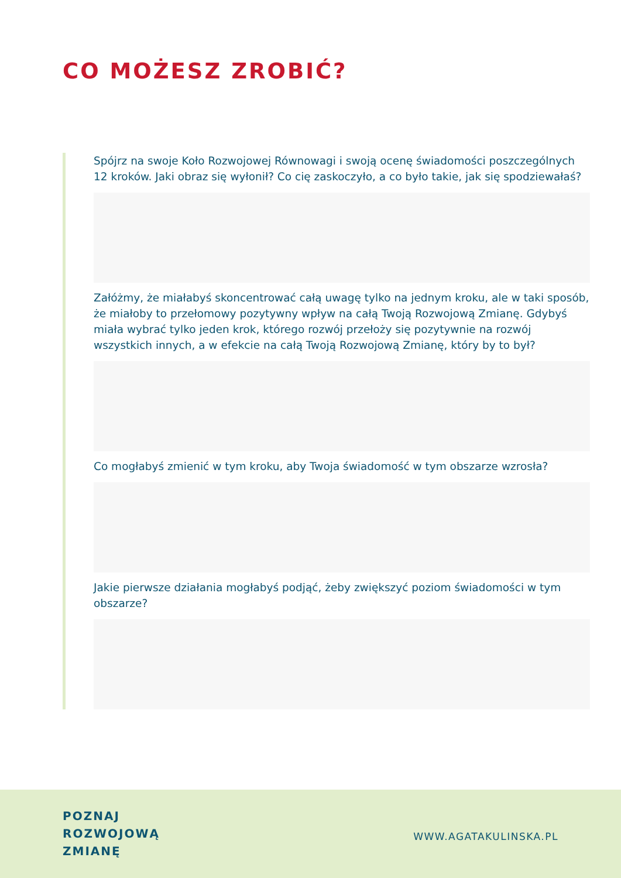CO MOŻESZ ZROBIĆ?
Spójrz na swoje Koło Rozwojowej Równowagi i swoją ocenę świadomości poszczególnych 12 kroków. Jaki obraz się wyłonił? Co cię zaskoczyło, a co było takie, jak się spodziewałaś?
Załóżmy, że miałabyś skoncentrować całą uwagę tylko na jednym kroku, ale w taki sposób, że miałoby to przełomowy pozytywny wpływ na całą Twoją Rozwojową Zmianę. Gdybyś miała wybrać tylko jeden krok, którego rozwój przełoży się pozytywnie na rozwój wszystkich innych, a w efekcie na całą Twoją Rozwojową Zmianę, który by to był?
Co mogłabyś zmienić w tym kroku, aby Twoja świadomość w tym obszarze wzrosła?
Jakie pierwsze działania mogłabyś podjąć, żeby zwiększyć poziom świadomości w tym obszarze?
POZNAJ
ROZWOJOWĄ
ZMIANĘ
WWW.AGATAKULINSKA.PL